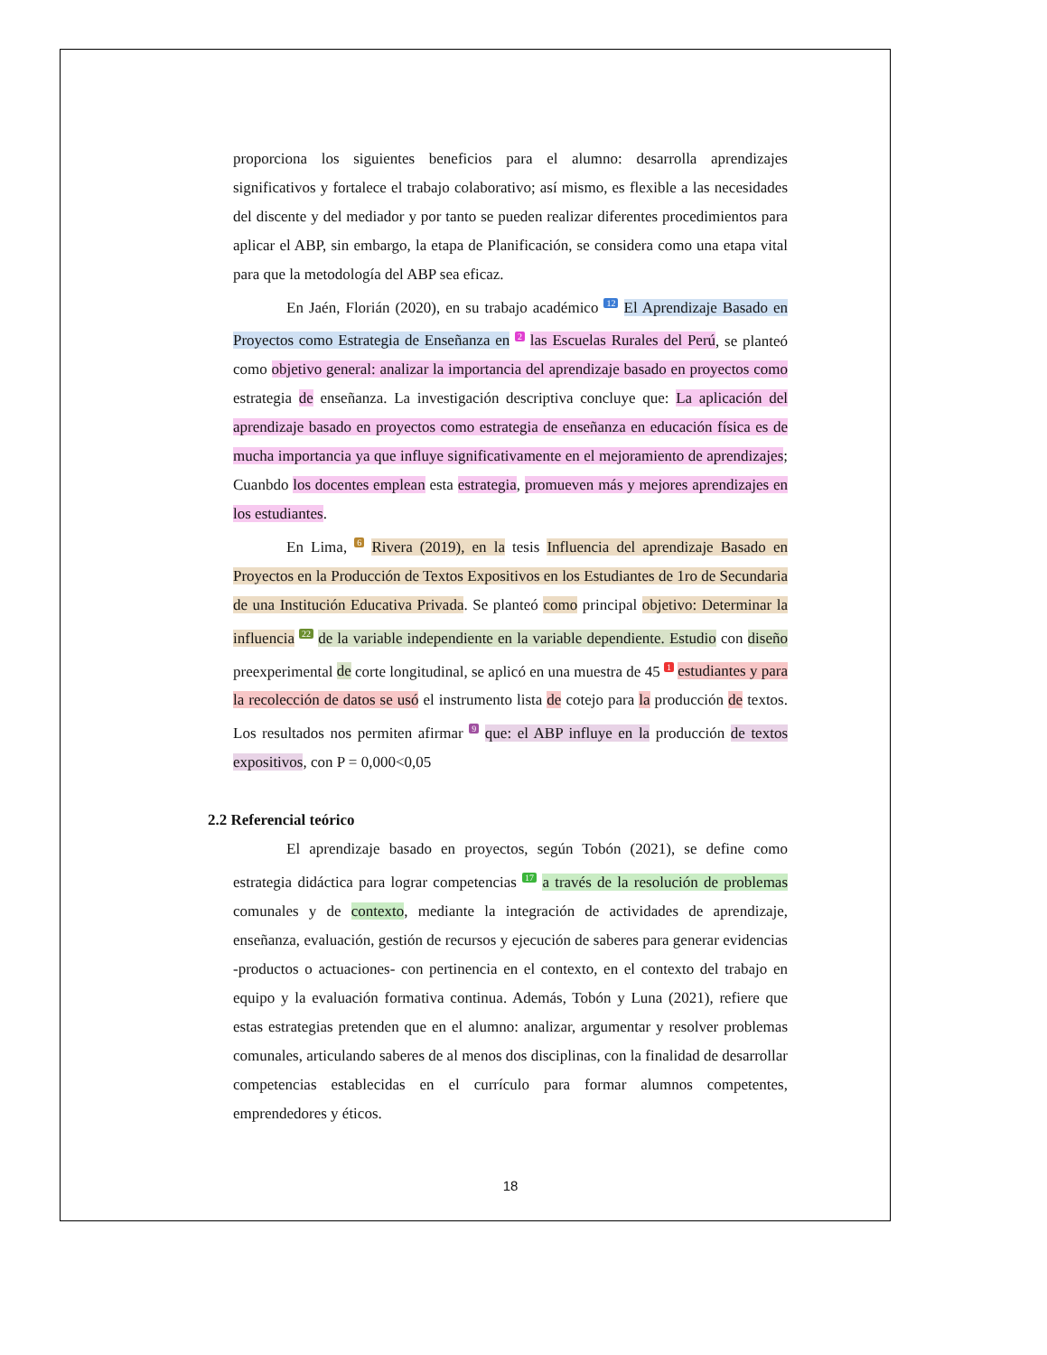proporciona los siguientes beneficios para el alumno: desarrolla aprendizajes significativos y fortalece el trabajo colaborativo; así mismo, es flexible a las necesidades del discente y del mediador y por tanto se pueden realizar diferentes procedimientos para aplicar el ABP, sin embargo, la etapa de Planificación, se considera como una etapa vital para que la metodología del ABP sea eficaz.
En Jaén, Florián (2020), en su trabajo académico <sup>12</sup> El Aprendizaje Basado en Proyectos como Estrategia de Enseñanza en <sup>2</sup> las Escuelas Rurales del Perú, se planteó como objetivo general: analizar la importancia del aprendizaje basado en proyectos como estrategia de enseñanza. La investigación descriptiva concluye que: La aplicación del aprendizaje basado en proyectos como estrategia de enseñanza en educación física es de mucha importancia ya que influye significativamente en el mejoramiento de aprendizajes; Cuanbdo los docentes emplean esta estrategia, promueven más y mejores aprendizajes en los estudiantes.
En Lima, <sup>6</sup> Rivera (2019), en la tesis Influencia del aprendizaje Basado en Proyectos en la Producción de Textos Expositivos en los Estudiantes de 1ro de Secundaria de una Institución Educativa Privada. Se planteó como principal objetivo: Determinar la influencia <sup>22</sup> de la variable independiente en la variable dependiente. Estudio con diseño preexperimental de corte longitudinal, se aplicó en una muestra de 45 <sup>1</sup> estudiantes y para la recolección de datos se usó el instrumento lista de cotejo para la producción de textos. Los resultados nos permiten afirmar <sup>9</sup> que: el ABP influye en la producción de textos expositivos, con P = 0,000<0,05
2.2 Referencial teórico
El aprendizaje basado en proyectos, según Tobón (2021), se define como estrategia didáctica para lograr competencias <sup>17</sup> a través de la resolución de problemas comunales y de contexto, mediante la integración de actividades de aprendizaje, enseñanza, evaluación, gestión de recursos y ejecución de saberes para generar evidencias -productos o actuaciones- con pertinencia en el contexto, en el contexto del trabajo en equipo y la evaluación formativa continua. Además, Tobón y Luna (2021), refiere que estas estrategias pretenden que en el alumno: analizar, argumentar y resolver problemas comunales, articulando saberes de al menos dos disciplinas, con la finalidad de desarrollar competencias establecidas en el currículo para formar alumnos competentes, emprendedores y éticos.
18